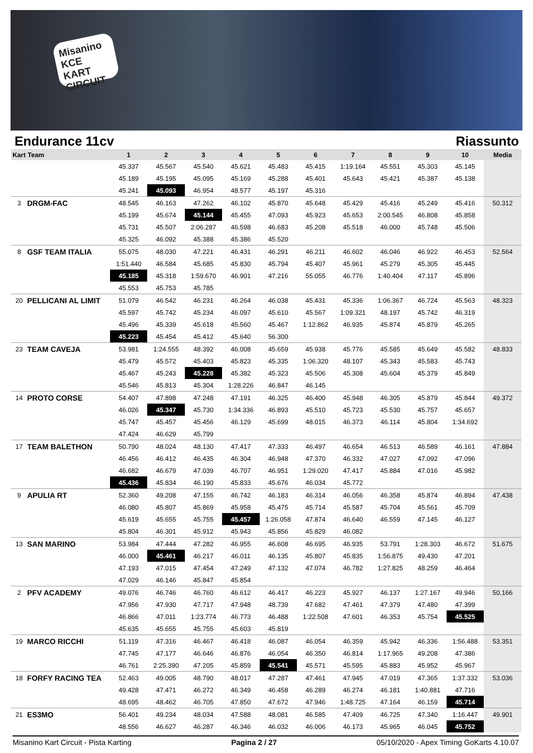Misanino KCE KART CIRCUIT
Endurance 11cv Riassunto
| Kart | Team | 1 | 2 | 3 | 4 | 5 | 6 | 7 | 8 | 9 | 10 | Media |
| --- | --- | --- | --- | --- | --- | --- | --- | --- | --- | --- | --- | --- |
| | | 45.337 | 45.567 | 45.540 | 45.621 | 45.483 | 45.415 | 1:19.164 | 45.551 | 45.303 | 45.145 | |
| | | 45.189 | 45.195 | 45.095 | 45.169 | 45.288 | 45.401 | 45.643 | 45.421 | 45.387 | 45.138 | |
| | | 45.241 | 45.093 | 46.954 | 48.577 | 45.197 | 45.316 | | | | | |
| 3 | DRGM-FAC | 48.545 | 46.163 | 47.262 | 46.102 | 45.870 | 45.648 | 45.429 | 45.416 | 45.249 | 45.416 | 50.312 |
| | | 45.199 | 45.674 | 45.144 | 45.455 | 47.093 | 45.923 | 45.653 | 2:00.545 | 46.808 | 45.858 | |
| | | 45.731 | 45.507 | 2:06.287 | 46.598 | 46.683 | 45.208 | 45.518 | 46.000 | 45.748 | 45.506 | |
| | | 45.325 | 46.092 | 45.388 | 45.386 | 45.520 | | | | | | |
| 8 | GSF TEAM ITALIA | 55.075 | 48.030 | 47.221 | 46.431 | 46.291 | 46.211 | 46.602 | 46.046 | 46.922 | 46.453 | 52.564 |
| | | 1:51.440 | 46.584 | 45.685 | 45.830 | 45.794 | 45.407 | 45.961 | 45.279 | 45.305 | 45.445 | |
| | | 45.185 | 45.318 | 1:59.670 | 46.901 | 47.216 | 55.055 | 46.776 | 1:40.404 | 47.117 | 45.896 | |
| | | 45.553 | 45.753 | 45.785 | | | | | | | | |
| 20 | PELLICANI AL LIMIT | 51.079 | 46.542 | 46.231 | 46.264 | 46.038 | 45.431 | 45.336 | 1:06.367 | 46.724 | 45.563 | 48.323 |
| | | 45.597 | 45.742 | 45.234 | 46.097 | 45.610 | 45.567 | 1:09.321 | 48.197 | 45.742 | 46.319 | |
| | | 45.496 | 45.339 | 45.618 | 45.560 | 45.467 | 1:12.862 | 46.935 | 45.874 | 45.879 | 45.265 | |
| | | 45.223 | 45.454 | 45.412 | 45.640 | 56.300 | | | | | | |
| 23 | TEAM CAVEJA | 53.981 | 1:24.555 | 48.392 | 46.008 | 45.659 | 45.938 | 45.776 | 45.585 | 45.649 | 45.582 | 48.833 |
| | | 45.479 | 45.572 | 45.403 | 45.823 | 45.335 | 1:06.320 | 48.107 | 45.343 | 45.583 | 45.743 | |
| | | 45.467 | 45.243 | 45.228 | 45.382 | 45.323 | 45.506 | 45.308 | 45.604 | 45.379 | 45.849 | |
| | | 45.546 | 45.813 | 45.304 | 1:28.226 | 46.847 | 46.145 | | | | | |
| 14 | PROTO CORSE | 54.407 | 47.898 | 47.248 | 47.191 | 46.325 | 46.400 | 45.948 | 46.305 | 45.879 | 45.844 | 49.372 |
| | | 46.026 | 45.347 | 45.730 | 1:34.336 | 46.893 | 45.510 | 45.723 | 45.530 | 45.757 | 45.657 | |
| | | 45.747 | 45.457 | 45.456 | 46.129 | 45.699 | 48.015 | 46.373 | 46.114 | 45.804 | 1:34.692 | |
| | | 47.424 | 46.629 | 45.799 | | | | | | | | |
| 17 | TEAM BALETHON | 50.790 | 48.024 | 48.130 | 47.417 | 47.333 | 46.497 | 46.654 | 46.513 | 46.589 | 46.161 | 47.884 |
| | | 46.456 | 46.412 | 46.435 | 46.304 | 46.948 | 47.370 | 46.332 | 47.027 | 47.092 | 47.096 | |
| | | 46.682 | 46.679 | 47.039 | 46.707 | 46.951 | 1:29.020 | 47.417 | 45.884 | 47.016 | 45.982 | |
| | | 45.436 | 45.834 | 46.190 | 45.833 | 45.676 | 46.034 | 45.772 | | | | |
| 9 | APULIA RT | 52.360 | 49.208 | 47.155 | 46.742 | 46.183 | 46.314 | 46.056 | 46.358 | 45.874 | 46.894 | 47.438 |
| | | 46.080 | 45.807 | 45.869 | 45.958 | 45.475 | 45.714 | 45.587 | 45.704 | 45.561 | 45.709 | |
| | | 45.619 | 45.655 | 45.755 | 45.457 | 1:26.058 | 47.874 | 46.640 | 46.559 | 47.145 | 46.127 | |
| | | 45.804 | 46.301 | 45.912 | 45.943 | 45.856 | 45.829 | 46.082 | | | | |
| 13 | SAN MARINO | 53.984 | 47.444 | 47.282 | 46.955 | 46.608 | 46.695 | 46.935 | 53.791 | 1:28.303 | 46.672 | 51.675 |
| | | 46.000 | 45.461 | 46.217 | 46.011 | 46.135 | 45.807 | 45.835 | 1:56.875 | 49.430 | 47.201 | |
| | | 47.193 | 47.015 | 47.454 | 47.249 | 47.132 | 47.074 | 46.782 | 1:27.825 | 48.259 | 46.464 | |
| | | 47.029 | 46.146 | 45.847 | 45.854 | | | | | | | |
| 2 | PFV ACADEMY | 49.076 | 46.746 | 46.760 | 46.612 | 46.417 | 46.223 | 45.927 | 46.137 | 1:27.167 | 49.946 | 50.166 |
| | | 47.956 | 47.930 | 47.717 | 47.948 | 48.739 | 47.682 | 47.461 | 47.379 | 47.480 | 47.399 | |
| | | 46.866 | 47.011 | 1:23.774 | 46.773 | 46.488 | 1:22.508 | 47.601 | 46.353 | 45.754 | 45.525 | |
| | | 45.635 | 45.655 | 45.755 | 45.603 | 45.819 | | | | | | |
| 19 | MARCO RICCHI | 51.119 | 47.316 | 46.467 | 46.418 | 46.087 | 46.054 | 46.359 | 45.942 | 46.336 | 1:56.488 | 53.351 |
| | | 47.745 | 47.177 | 46.646 | 46.876 | 46.054 | 46.350 | 46.814 | 1:17.965 | 49.208 | 47.386 | |
| | | 46.761 | 2:25.390 | 47.205 | 45.859 | 45.541 | 45.571 | 45.595 | 45.883 | 45.952 | 45.967 | |
| 18 | FORFY RACING TEA | 52.463 | 49.005 | 48.790 | 48.017 | 47.287 | 47.461 | 47.945 | 47.019 | 47.365 | 1:37.332 | 53.036 |
| | | 49.428 | 47.471 | 46.272 | 46.349 | 46.458 | 46.289 | 46.274 | 46.181 | 1:40.881 | 47.716 | |
| | | 48.695 | 48.462 | 46.705 | 47.850 | 47.672 | 47.946 | 1:48.725 | 47.164 | 46.159 | 45.714 | |
| 21 | ES3MO | 56.401 | 49.234 | 48.034 | 47.588 | 48.081 | 46.585 | 47.409 | 46.725 | 47.340 | 1:16.447 | 49.901 |
| | | 48.556 | 46.627 | 46.287 | 46.346 | 46.032 | 46.006 | 46.173 | 45.965 | 46.045 | 45.752 | |
Misanino Kart Circuit - Pista Karting Pagina 2 / 27 05/10/2020 - Apex Timing GoKarts 4.10.07